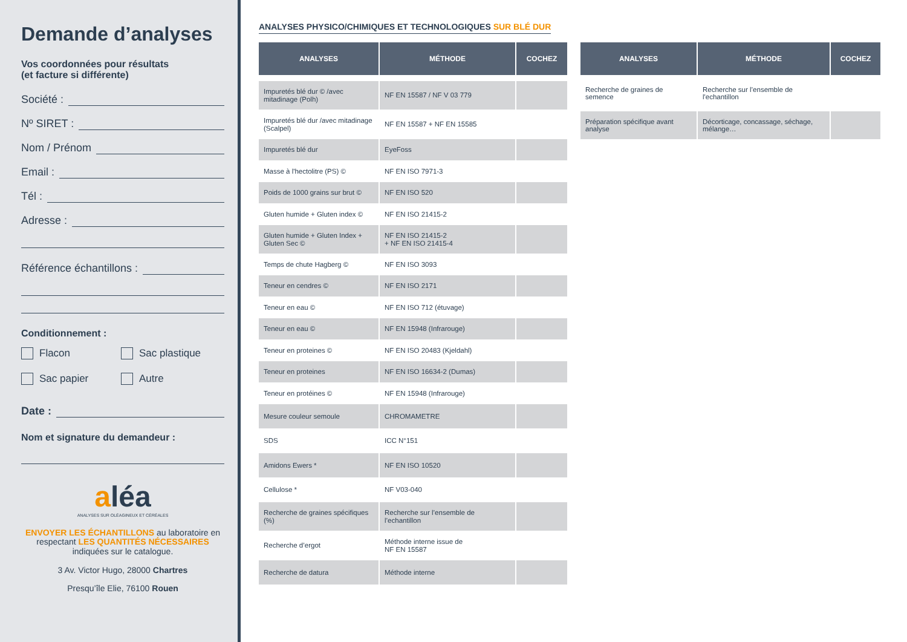Demande d’analyses
Vos coordonnées pour résultats
(et facture si différente)
Société :
Nº SIRET :
Nom / Prénom
Email :
Tél :
Adresse :
Référence échantillons :
Conditionnement :
Flacon Sac plastique
Sac papier Autre
Date :
Nom et signature du demandeur :
aléa
ANALYSES SUR OLÉAGINEUX ET CÉRÉALES
ENVOYER LES ÉCHANTILLONS au laboratoire en respectant LES QUANTITÉS NÉCESSAIRES indiquées sur le catalogue.
3 Av. Victor Hugo, 28000 Chartres
Presqu’île Elie, 76100 Rouen
ANALYSES PHYSICO/CHIMIQUES ET TECHNOLOGIQUES SUR BLÉ DUR
| ANALYSES | MÉTHODE | COCHEZ |
| --- | --- | --- |
| Impuretés blé dur © /avec mitadinage (Polh) | NF EN 15587 / NF V 03 779 | |
| Impuretés blé dur /avec mitadinage (Scalpel) | NF EN 15587 + NF EN 15585 | |
| Impuretés blé dur | EyeFoss | |
| Masse à l'hectolitre (PS) © | NF EN ISO 7971-3 | |
| Poids de 1000 grains sur brut © | NF EN ISO 520 | |
| Gluten humide + Gluten index © | NF EN ISO 21415-2 | |
| Gluten humide + Gluten Index + Gluten Sec © | NF EN ISO 21415-2 + NF EN ISO 21415-4 | |
| Temps de chute Hagberg © | NF EN ISO 3093 | |
| Teneur en cendres © | NF EN ISO 2171 | |
| Teneur en eau © | NF EN ISO 712 (étuvage) | |
| Teneur en eau © | NF EN 15948 (Infrarouge) | |
| Teneur en proteines © | NF EN ISO 20483 (Kjeldahl) | |
| Teneur en proteines | NF EN ISO 16634-2 (Dumas) | |
| Teneur en protéines © | NF EN 15948 (Infrarouge) | |
| Mesure couleur semoule | CHROMAMETRE | |
| SDS | ICC N°151 | |
| Amidons Ewers * | NF EN ISO 10520 | |
| Cellulose * | NF V03-040 | |
| Recherche de graines spécifiques (%) | Recherche sur l’ensemble de l’echantillon | |
| Recherche d’ergot | Méthode interne issue de NF EN 15587 | |
| Recherche de datura | Méthode interne | |
| ANALYSES | MÉTHODE | COCHEZ |
| --- | --- | --- |
| Recherche de graines de semence | Recherche sur l’ensemble de l'echantillon | |
| Préparation spécifique avant analyse | Décorticage, concassage, séchage, mélange… | |